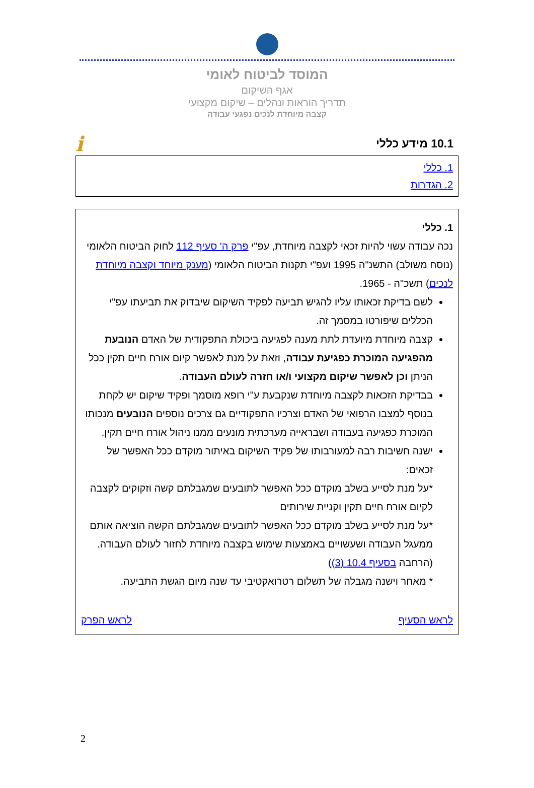המוסד לביטוח לאומי
אגף השיקום
תדריך הוראות ונהלים – שיקום מקצועי
קצבה מיוחדת לנכים נפגעי עבודה
10.1 מידע כללי
i
1. כללי
2. הגדרות
1. כללי
נכה עבודה עשוי להיות זכאי לקצבה מיוחדת, עפ"י פרק ה' סעיף 112 לחוק הביטוח הלאומי (נוסח משולב) התשנ"ה 1995 ועפ"י תקנות הביטוח הלאומי (מענק מיוחד וקצבה מיוחדת לנכים) תשכ"ה - 1965.
לשם בדיקת זכאותו עליו להגיש תביעה לפקיד השיקום שיבדוק את תביעתו עפ"י הכללים שיפורטו במסמך זה.
קצבה מיוחדת מיועדת לתת מענה לפגיעה ביכולת התפקודית של האדם הנובעת מהפגיעה המוכרת כפגיעת עבודה, וזאת על מנת לאפשר קיום אורח חיים תקין ככל הניתן וכן לאפשר שיקום מקצועי ו/או חזרה לעולם העבודה.
בבדיקת הזכאות לקצבה מיוחדת שנקבעת ע"י רופא מוסמך ופקיד שיקום יש לקחת בנוסף למצבו הרפואי של האדם וצרכיו התפקודיים גם צרכים נוספים הנובעים מנכותו המוכרת כפגיעה בעבודה ושבראייה מערכתית מונעים ממנו ניהול אורח חיים תקין.
ישנה חשיבות רבה למעורבותו של פקיד השיקום באיתור מוקדם ככל האפשר של זכאים:
*על מנת לסייע בשלב מוקדם ככל האפשר לתובעים שמגבלתם קשה וזקוקים לקצבה לקיום אורח חיים תקין וקניית שירותים
*על מנת לסייע בשלב מוקדם ככל האפשר לתובעים שמגבלתם הקשה הוציאה אותם ממעגל העבודה ושעשויים באמצעות שימוש בקצבה מיוחדת לחזור לעולם העבודה.
(הרחבה בסעיף 10.4 (3))
* מאחר וישנה מגבלה של תשלום רטרואקטיבי עד שנה מיום הגשת התביעה.
לראש הסעיף לראש הפרק
2